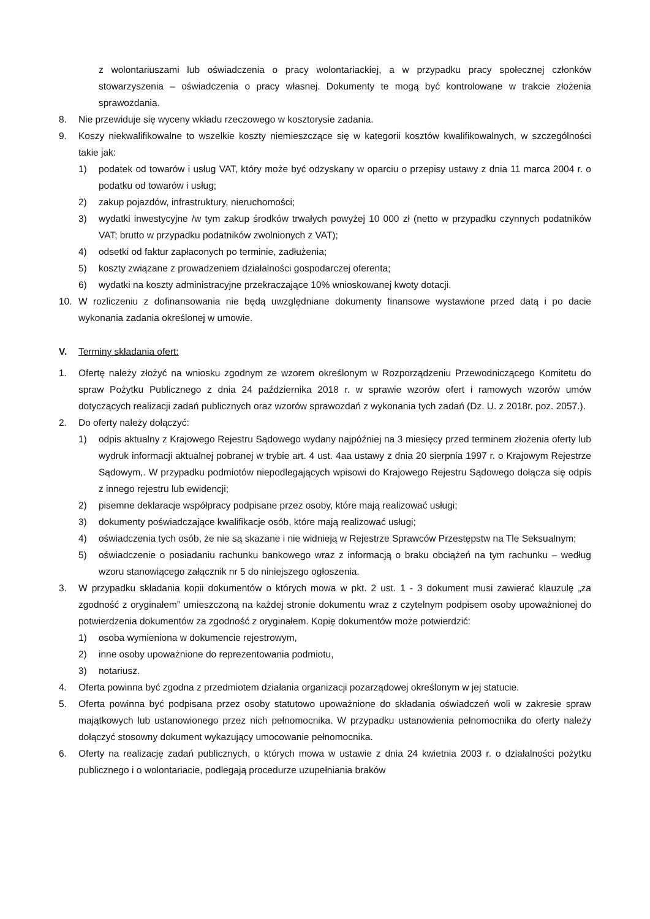z wolontariuszami lub oświadczenia o pracy wolontariackiej, a w przypadku pracy społecznej członków stowarzyszenia – oświadczenia o pracy własnej. Dokumenty te mogą być kontrolowane w trakcie złożenia sprawozdania.
8. Nie przewiduje się wyceny wkładu rzeczowego w kosztorysie zadania.
9. Koszy niekwalifikowalne to wszelkie koszty niemieszczące się w kategorii kosztów kwalifikowalnych, w szczególności takie jak:
1) podatek od towarów i usług VAT, który może być odzyskany w oparciu o przepisy ustawy z dnia 11 marca 2004 r. o podatku od towarów i usług;
2) zakup pojazdów, infrastruktury, nieruchomości;
3) wydatki inwestycyjne /w tym zakup środków trwałych powyżej 10 000 zł (netto w przypadku czynnych podatników VAT; brutto w przypadku podatników zwolnionych z VAT);
4) odsetki od faktur zapłaconych po terminie, zadłużenia;
5) koszty związane z prowadzeniem działalności gospodarczej oferenta;
6) wydatki na koszty administracyjne przekraczające 10% wnioskowanej kwoty dotacji.
10. W rozliczeniu z dofinansowania nie będą uwzględniane dokumenty finansowe wystawione przed datą i po dacie wykonania zadania określonej w umowie.
V. Terminy składania ofert:
1. Ofertę należy złożyć na wniosku zgodnym ze wzorem określonym w Rozporządzeniu Przewodniczącego Komitetu do spraw Pożytku Publicznego z dnia 24 października 2018 r. w sprawie wzorów ofert i ramowych wzorów umów dotyczących realizacji zadań publicznych oraz wzorów sprawozdań z wykonania tych zadań (Dz. U. z 2018r. poz. 2057.).
2. Do oferty należy dołączyć:
1) odpis aktualny z Krajowego Rejestru Sądowego wydany najpóźniej na 3 miesięcy przed terminem złożenia oferty lub wydruk informacji aktualnej pobranej w trybie art. 4 ust. 4aa ustawy z dnia 20 sierpnia 1997 r. o Krajowym Rejestrze Sądowym,. W przypadku podmiotów niepodlegających wpisowi do Krajowego Rejestru Sądowego dołącza się odpis z innego rejestru lub ewidencji;
2) pisemne deklaracje współpracy podpisane przez osoby, które mają realizować usługi;
3) dokumenty poświadczające kwalifikacje osób, które mają realizować usługi;
4) oświadczenia tych osób, że nie są skazane i nie widnieją w Rejestrze Sprawców Przestępstw na Tle Seksualnym;
5) oświadczenie o posiadaniu rachunku bankowego wraz z informacją o braku obciążeń na tym rachunku – według wzoru stanowiącego załącznik nr 5 do niniejszego ogłoszenia.
3. W przypadku składania kopii dokumentów o których mowa w pkt. 2 ust. 1 - 3 dokument musi zawierać klauzulę „za zgodność z oryginałem” umieszczoną na każdej stronie dokumentu wraz z czytelnym podpisem osoby upoważnionej do potwierdzenia dokumentów za zgodność z oryginałem. Kopię dokumentów może potwierdzić:
1) osoba wymieniona w dokumencie rejestrowym,
2) inne osoby upoważnione do reprezentowania podmiotu,
3) notariusz.
4. Oferta powinna być zgodna z przedmiotem działania organizacji pozarządowej określonym w jej statucie.
5. Oferta powinna być podpisana przez osoby statutowo upoważnione do składania oświadczeń woli w zakresie spraw majątkowych lub ustanowionego przez nich pełnomocnika. W przypadku ustanowienia pełnomocnika do oferty należy dołączyć stosowny dokument wykazujący umocowanie pełnomocnika.
6. Oferty na realizację zadań publicznych, o których mowa w ustawie z dnia 24 kwietnia 2003 r. o działalności pożytku publicznego i o wolontariacie, podlegają procedurze uzupełniania braków